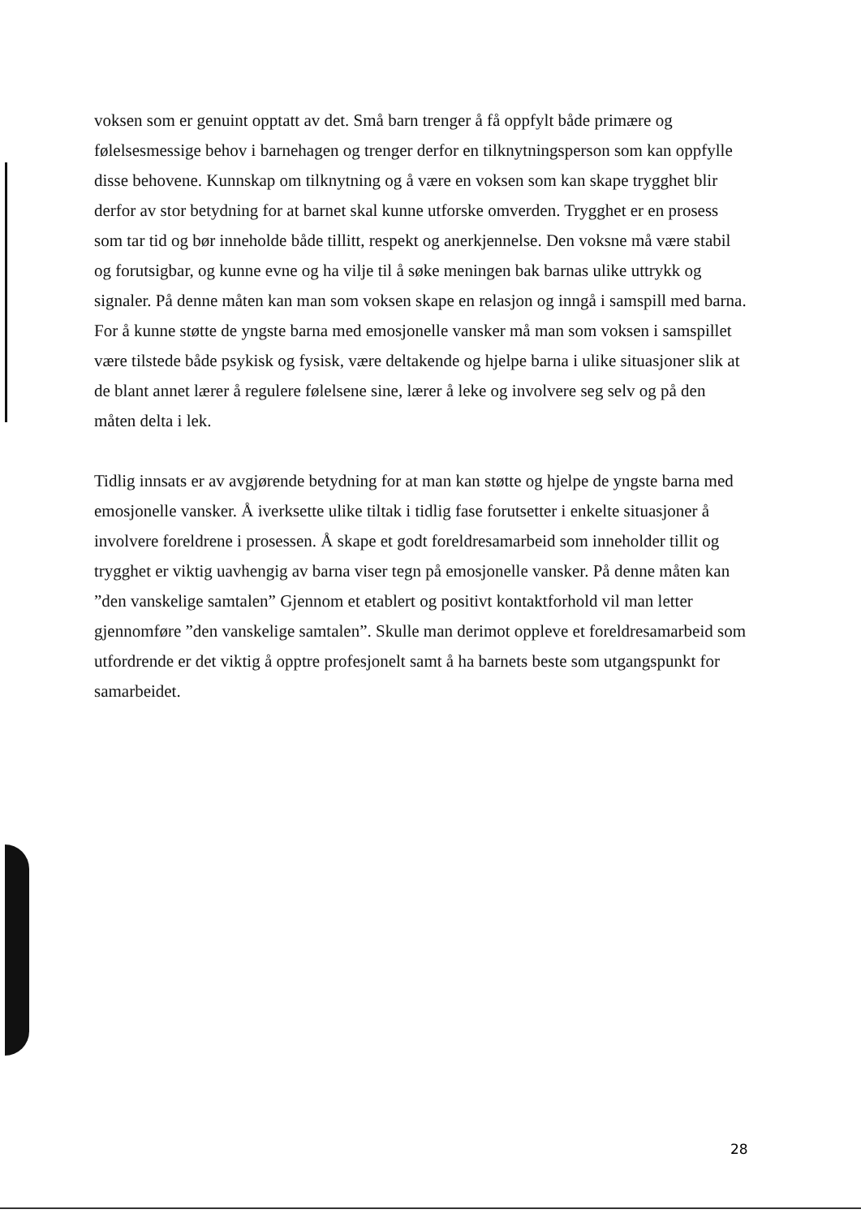voksen som er genuint opptatt av det. Små barn trenger å få oppfylt både primære og følelsesmessige behov i barnehagen og trenger derfor en tilknytningsperson som kan oppfylle disse behovene. Kunnskap om tilknytning og å være en voksen som kan skape trygghet blir derfor av stor betydning for at barnet skal kunne utforske omverden. Trygghet er en prosess som tar tid og bør inneholde både tillitt, respekt og anerkjennelse. Den voksne må være stabil og forutsigbar, og kunne evne og ha vilje til å søke meningen bak barnas ulike uttrykk og signaler. På denne måten kan man som voksen skape en relasjon og inngå i samspill med barna.
For å kunne støtte de yngste barna med emosjonelle vansker må man som voksen i samspillet være tilstede både psykisk og fysisk, være deltakende og hjelpe barna i ulike situasjoner slik at de blant annet lærer å regulere følelsene sine, lærer å leke og involvere seg selv og på den måten delta i lek.
Tidlig innsats er av avgjørende betydning for at man kan støtte og hjelpe de yngste barna med emosjonelle vansker. Å iverksette ulike tiltak i tidlig fase forutsetter i enkelte situasjoner å involvere foreldrene i prosessen. Å skape et godt foreldresamarbeid som inneholder tillit og trygghet er viktig uavhengig av barna viser tegn på emosjonelle vansker. På denne måten kan ”den vanskelige samtalen” Gjennom et etablert og positivt kontaktforhold vil man letter gjennomføre ”den vanskelige samtalen”. Skulle man derimot oppleve et foreldresamarbeid som utfordrende er det viktig å opptre profesjonelt samt å ha barnets beste som utgangspunkt for samarbeidet.
28